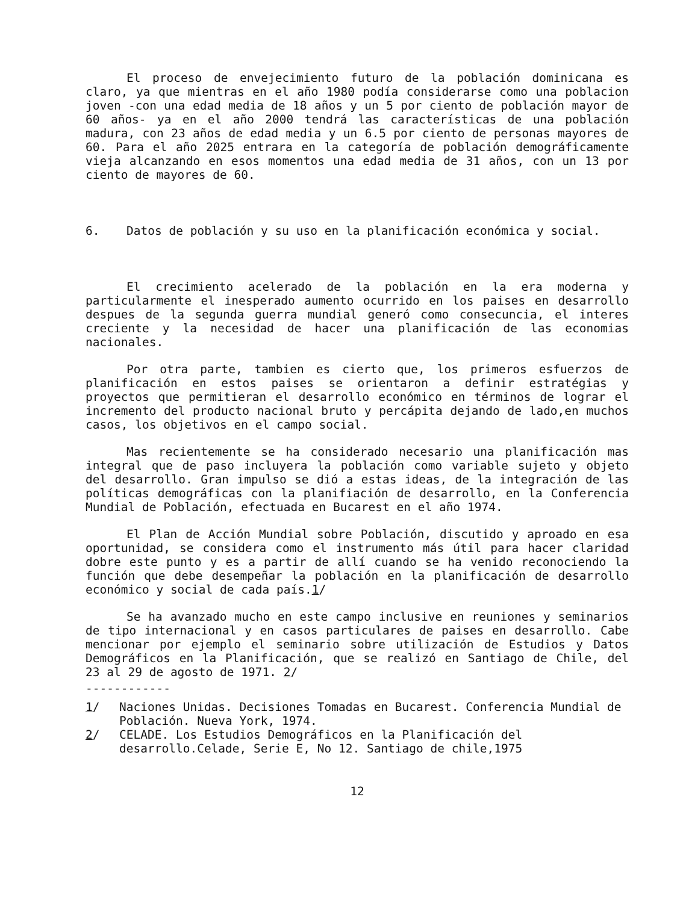El proceso de envejecimiento futuro de la población dominicana es claro, ya que mientras en el año 1980 podía considerarse como una poblacion joven -con una edad media de 18 años y un 5 por ciento de población mayor de 60 años- ya en el año 2000 tendrá las características de una población madura, con 23 años de edad media y un 6.5 por ciento de personas mayores de 60. Para el año 2025 entrara en la categoría de población demográficamente vieja alcanzando en esos momentos una edad media de 31 años, con un 13 por ciento de mayores de 60.
6. Datos de población y su uso en la planificación económica y social.
El crecimiento acelerado de la población en la era moderna y particularmente el inesperado aumento ocurrido en los paises en desarrollo despues de la segunda guerra mundial generó como consecuncia, el interes creciente y la necesidad de hacer una planificación de las economias nacionales.
Por otra parte, tambien es cierto que, los primeros esfuerzos de planificación en estos paises se orientaron a definir estratégias y proyectos que permitieran el desarrollo económico en términos de lograr el incremento del producto nacional bruto y percápita dejando de lado,en muchos casos, los objetivos en el campo social.
Mas recientemente se ha considerado necesario una planificación mas integral que de paso incluyera la población como variable sujeto y objeto del desarrollo. Gran impulso se dió a estas ideas, de la integración de las políticas demográficas con la planifiación de desarrollo, en la Conferencia Mundial de Población, efectuada en Bucarest en el año 1974.
El Plan de Acción Mundial sobre Población, discutido y aproado en esa oportunidad, se considera como el instrumento más útil para hacer claridad dobre este punto y es a partir de allí cuando se ha venido reconociendo la función que debe desempeñar la población en la planificación de desarrollo económico y social de cada país.1/
Se ha avanzado mucho en este campo inclusive en reuniones y seminarios de tipo internacional y en casos particulares de paises en desarrollo. Cabe mencionar por ejemplo el seminario sobre utilización de Estudios y Datos Demográficos en la Planificación, que se realizó en Santiago de Chile, del 23 al 29 de agosto de 1971. 2/
------------
1/ Naciones Unidas. Decisiones Tomadas en Bucarest. Conferencia Mundial de Población. Nueva York, 1974.
2/ CELADE. Los Estudios Demográficos en la Planificación del desarrollo.Celade, Serie E, No 12. Santiago de chile,1975
12